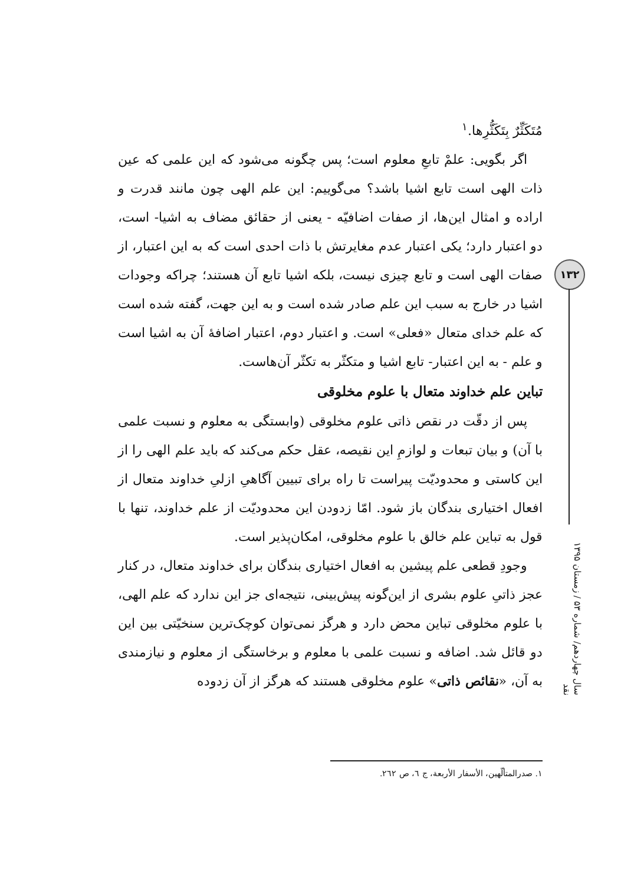مُتَکَثِّرٌ بِتَکَثُّرِها.<sup>١</sup>
اگر بگویی: علمْ تابعِ معلوم است؛ پس چگونه می‌شود که این علمی که عین ذات الهی است تابع اشیا باشد؟ می‌گوییم: این علم الهی چون مانند قدرت و اراده و امثال این‌ها، از صفات اضافیّه - یعنی از حقائق مضاف به اشیا- است، دو اعتبار دارد؛ یکی اعتبار عدم مغایرتش با ذات احدی است که به این اعتبار، از صفات الهی است و تابع چیزی نیست، بلکه اشیا تابع آن هستند؛ چراکه وجودات اشیا در خارج به سبب این علم صادر شده است و به این جهت، گفته شده است که علم خدای متعال «فعلی» است. و اعتبار دوم، اعتبار اضافۀ آن به اشیا است و علم - به این اعتبار- تابع اشیا و متکثّر به تکثّر آن‌هاست.
تباین علم خداوند متعال با علوم مخلوقی
پس از دقّت در نقص ذاتی علوم مخلوقی (وابستگی به معلوم و نسبت علمی با آن) و بیان تبعات و لوازمِ این نقیصه، عقل حکم می‌کند که باید علم الهی را از این کاستی و محدودیّت پیراست تا راه برای تبیین آگاهیِ ازلیِ خداوند متعال از افعال اختیاری بندگان باز شود. امّا زدودن این محدودیّت از علم خداوند، تنها با قول به تباین علم خالق با علوم مخلوقی، امکان‌پذیر است.
وجودِ قطعی علم پیشین به افعال اختیاری بندگان برای خداوند متعال، در کنار عجز ذاتیِ علوم بشری از این‌گونه پیش‌بینی، نتیجه‌ای جز این ندارد که علم الهی، با علوم مخلوقی تباین محض دارد و هرگز نمی‌توان کوچک‌ترین سنخیّتی بین این دو قائل شد. اضافه و نسبت علمی با معلوم و برخاستگی از معلوم و نیازمندی به آن، «نقائص ذاتیِ» علوم مخلوقی هستند که هرگز از آن زدوده
۱۳۲
سال چهاردهم/ شماره ۵۳ / زمستان ۱۳۹۵ نقد
١. صدرالمتألّهين، الأسفار الأربعة، ج ٦، ص ٢٦٢.